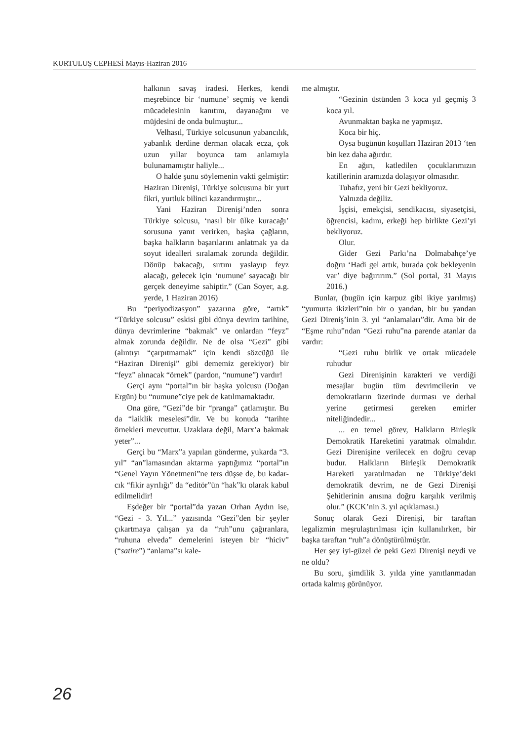KURTULUŞ CEPHESİ Mayıs-Haziran 2016
halkının savaş iradesi. Herkes, kendi meşrebince bir ‘numune’ seçmiş ve kendi mücadelesinin kanıtını, dayanağını ve müjdesini de onda bulmuştur...
Velhasıl, Türkiye solcusunun yabancılık, yabanlık derdine derman olacak ecza, çok uzun yıllar boyunca tam anlamıyla bulunamamıştır haliyle...
O halde şunu söylemenin vakti gelmiştir: Haziran Direnişi, Türkiye solcusuna bir yurt fikri, yurtluk bilinci kazandırmıştır...
Yani Haziran Direnişi’nden sonra Türkiye solcusu, ‘nasıl bir ülke kuracağı’ sorusuna yanıt verirken, başka çağların, başka halkların başarılarını anlatmak ya da soyut idealleri sıralamak zorunda değildir. Dönüp bakacağı, sırtını yaslayıp feyz alacağı, gelecek için ‘numune’ sayacağı bir gerçek deneyime sahiptir.” (Can Soyer, a.g. yerde, 1 Haziran 2016)
Bu “periyodizasyon” yazarına göre, “artık” “Türkiye solcusu” eskisi gibi dünya devrim tarihine, dünya devrimlerine “bakmak” ve onlardan “feyz” almak zorunda değildir. Ne de olsa “Gezi” gibi (alıntıyı “çarpıtmamak” için kendi sözcüğü ile “Haziran Direnişi” gibi dememiz gerekiyor) bir “feyz” alınacak “örnek” (pardon, “numune”) vardır!
Gerçi aynı “portal”ın bir başka yolcusu (Doğan Ergün) bu “numune”ciye pek de katılmamaktadır.
Ona göre, “Gezi”de bir “pranga” çatlamıştır. Bu da “laiklik meselesi”dir. Ve bu konuda “tarihte örnekleri mevcuttur. Uzaklara değil, Marx’a bakmak yeter”...
Gerçi bu “Marx”a yapılan gönderme, yukarda “3. yıl” “an”lamasından aktarma yaptığımız “portal”ın “Genel Yayın Yönetmeni”ne ters düşse de, bu kadar-cık “fikir ayrılığı” da “editör”ün “hak”kı olarak kabul edilmelidir!
Eşdeğer bir “portal”da yazan Orhan Aydın ise, “Gezi - 3. Yıl...” yazısında “Gezi”den bir şeyler çıkartmaya çalışan ya da “ruh”unu çağıranlara, “ruhuna elveda” demelerini isteyen bir “hiciv” (“satire”) “anlama”sı kale-
me almıştır.
“Gezinin üstünden 3 koca yıl geçmiş 3 koca yıl.
Avunmaktan başka ne yapmışız.
Koca bir hiç.
Oysa bugünün koşulları Haziran 2013 ‘ten bin kez daha ağırdır.
En ağırı, katledilen çocuklarımızın katillerinin aramızda dolaşıyor olmasıdır.
Tuhafız, yeni bir Gezi bekliyoruz.
Yalnızda değiliz.
İşçisi, emekçisi, sendikacısı, siyasetçisi, öğrencisi, kadını, erkeği hep birlikte Gezi’yi bekliyoruz.
Olur.
Gider Gezi Parkı’na Dolmabahçe’ye doğru ‘Hadi gel artık, burada çok bekleyenin var’ diye bağırırım.” (Sol portal, 31 Mayıs 2016.)
Bunlar, (bugün için karpuz gibi ikiye yarılmış) “yumurta ikizleri”nin bir o yandan, bir bu yandan Gezi Direniş’inin 3. yıl “anlamaları”dir. Ama bir de “Eşme ruhu”ndan “Gezi ruhu”na parende atanlar da vardır:
“Gezi ruhu birlik ve ortak mücadele ruhudur
Gezi Direnişinin karakteri ve verdiği mesajlar bugün tüm devrimcilerin ve demokratların üzerinde durması ve derhal yerine getirmesi gereken emirler niteliğindedir...
... en temel görev, Halkların Birleşik Demokratik Hareketini yaratmak olmalıdır. Gezi Direnişine verilecek en doğru cevap budur. Halkların Birleşik Demokratik Hareketi yaratılmadan ne Türkiye’deki demokratik devrim, ne de Gezi Direnişi Şehitlerinin anısına doğru karşılık verilmiş olur.” (KCK’nin 3. yıl açıklaması.)
Sonuç olarak Gezi Direnişi, bir taraftan legalizmin meşrulaştırılması için kullanılırken, bir başka taraftan “ruh”a dönüştürülmüştür.
Her şey iyi-güzel de peki Gezi Direnişi neydi ve ne oldu?
Bu soru, şimdilik 3. yılda yine yanıtlanmadan ortada kalmış görünüyor.
26